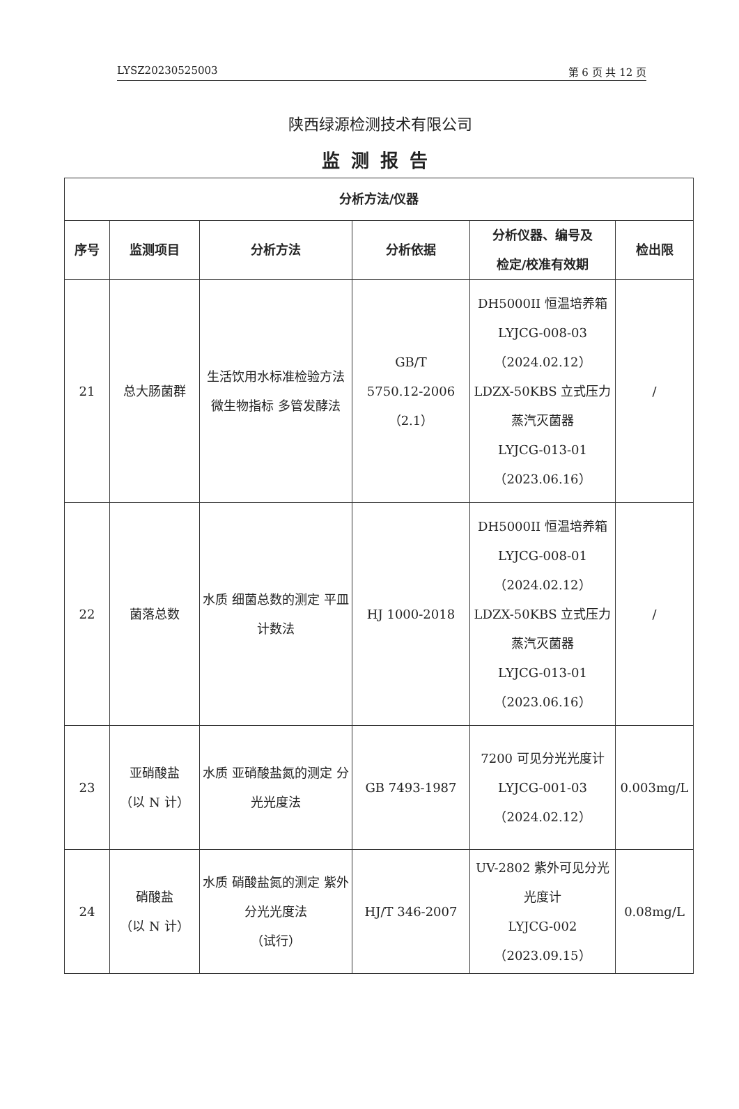LYSZ20230525003 第 6 页 共 12 页
陕西绿源检测技术有限公司
监测报告
| 分析方法/仪器 | | | | | |
| --- | --- | --- | --- | --- | --- |
| 序号 | 监测项目 | 分析方法 | 分析依据 | 分析仪器、编号及 检定/校准有效期 | 检出限 |
| 21 | 总大肠菌群 | 生活饮用水标准检验方法 微生物指标 多管发酵法 | GB/T 5750.12-2006 （2.1） | DH5000II 恒温培养箱 LYJCG-008-03 （2024.02.12） LDZX-50KBS 立式压力蒸汽灭菌器 LYJCG-013-01 （2023.06.16） | / |
| 22 | 菌落总数 | 水质 细菌总数的测定 平皿计数法 | HJ 1000-2018 | DH5000II 恒温培养箱 LYJCG-008-01 （2024.02.12） LDZX-50KBS 立式压力蒸汽灭菌器 LYJCG-013-01 （2023.06.16） | / |
| 23 | 亚硝酸盐 （以 N 计） | 水质 亚硝酸盐氮的测定 分光光度法 | GB 7493-1987 | 7200 可见分光光度计 LYJCG-001-03 （2024.02.12） | 0.003mg/L |
| 24 | 硝酸盐 （以 N 计） | 水质 硝酸盐氮的测定 紫外分光光度法 （试行） | HJ/T 346-2007 | UV-2802 紫外可见分光光度计 LYJCG-002 （2023.09.15） | 0.08mg/L |